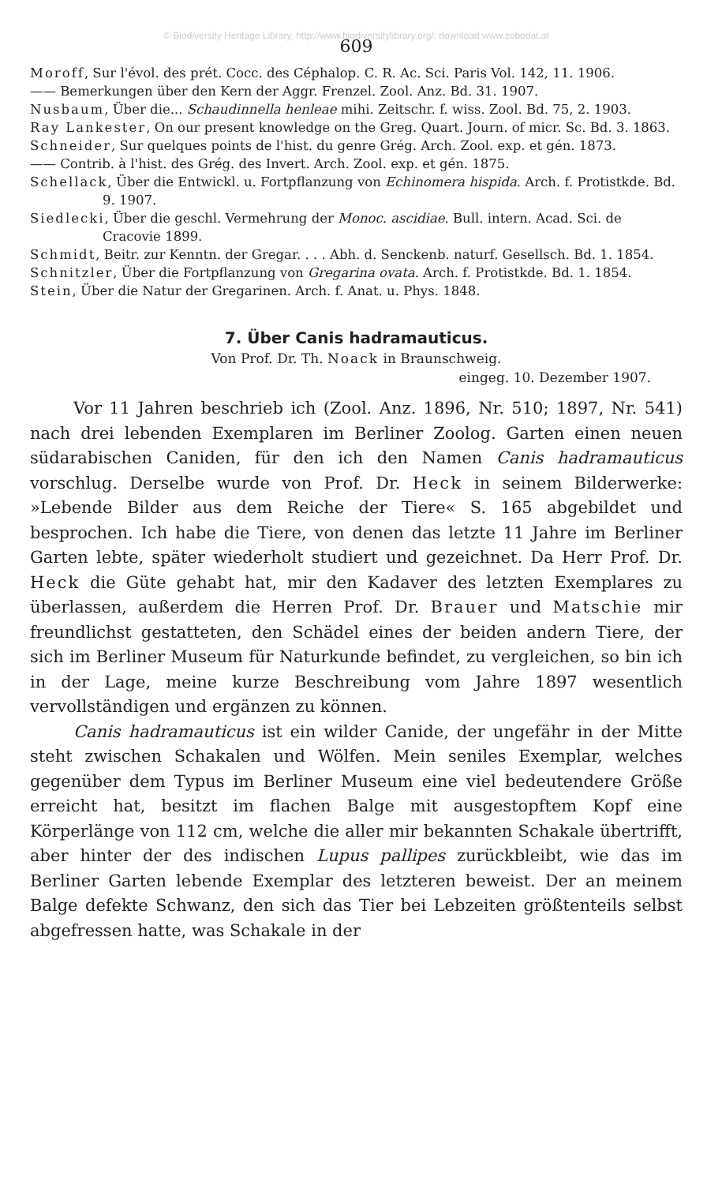© Biodiversity Heritage Library, http://www.biodiversitylibrary.org/; download www.zobodat.at
609
Moroff, Sur l'évol. des prét. Cocc. des Céphalop. C. R. Ac. Sci. Paris Vol. 142, 11. 1906.
—— Bemerkungen über den Kern der Aggr. Frenzel. Zool. Anz. Bd. 31. 1907.
Nusbaum, Über die... Schaudinnella henleae mihi. Zeitschr. f. wiss. Zool. Bd. 75, 2. 1903.
Ray Lankester, On our present knowledge on the Greg. Quart. Journ. of micr. Sc. Bd. 3. 1863.
Schneider, Sur quelques points de l'hist. du genre Grég. Arch. Zool. exp. et gén. 1873.
—— Contrib. à l'hist. des Grég. des Invert. Arch. Zool. exp. et gén. 1875.
Schellack, Über die Entwickl. u. Fortpflanzung von Echinomera hispida. Arch. f. Protistkde. Bd. 9. 1907.
Siedlecki, Über die geschl. Vermehrung der Monoc. ascidiae. Bull. intern. Acad. Sci. de Cracovie 1899.
Schmidt, Beitr. zur Kenntn. der Gregar. . . . Abh. d. Senckenb. naturf. Gesellsch. Bd. 1. 1854.
Schnitzler, Über die Fortpflanzung von Gregarina ovata. Arch. f. Protistkde. Bd. 1. 1854.
Stein, Über die Natur der Gregarinen. Arch. f. Anat. u. Phys. 1848.
7. Über Canis hadramauticus.
Von Prof. Dr. Th. Noack in Braunschweig.
eingeg. 10. Dezember 1907.
Vor 11 Jahren beschrieb ich (Zool. Anz. 1896, Nr. 510; 1897, Nr. 541) nach drei lebenden Exemplaren im Berliner Zoolog. Garten einen neuen südarabischen Caniden, für den ich den Namen Canis hadramauticus vorschlug. Derselbe wurde von Prof. Dr. Heck in seinem Bilderwerke: »Lebende Bilder aus dem Reiche der Tiere« S. 165 abgebildet und besprochen. Ich habe die Tiere, von denen das letzte 11 Jahre im Berliner Garten lebte, später wiederholt studiert und gezeichnet. Da Herr Prof. Dr. Heck die Güte gehabt hat, mir den Kadaver des letzten Exemplares zu überlassen, außerdem die Herren Prof. Dr. Brauer und Matschie mir freundlichst gestatteten, den Schädel eines der beiden andern Tiere, der sich im Berliner Museum für Naturkunde befindet, zu vergleichen, so bin ich in der Lage, meine kurze Beschreibung vom Jahre 1897 wesentlich vervollständigen und ergänzen zu können.
Canis hadramauticus ist ein wilder Canide, der ungefähr in der Mitte steht zwischen Schakalen und Wölfen. Mein seniles Exemplar, welches gegenüber dem Typus im Berliner Museum eine viel bedeutendere Größe erreicht hat, besitzt im flachen Balge mit ausgestopftem Kopf eine Körperlänge von 112 cm, welche die aller mir bekannten Schakale übertrifft, aber hinter der des indischen Lupus pallipes zurückbleibt, wie das im Berliner Garten lebende Exemplar des letzteren beweist. Der an meinem Balge defekte Schwanz, den sich das Tier bei Lebzeiten größtenteils selbst abgefressen hatte, was Schakale in der